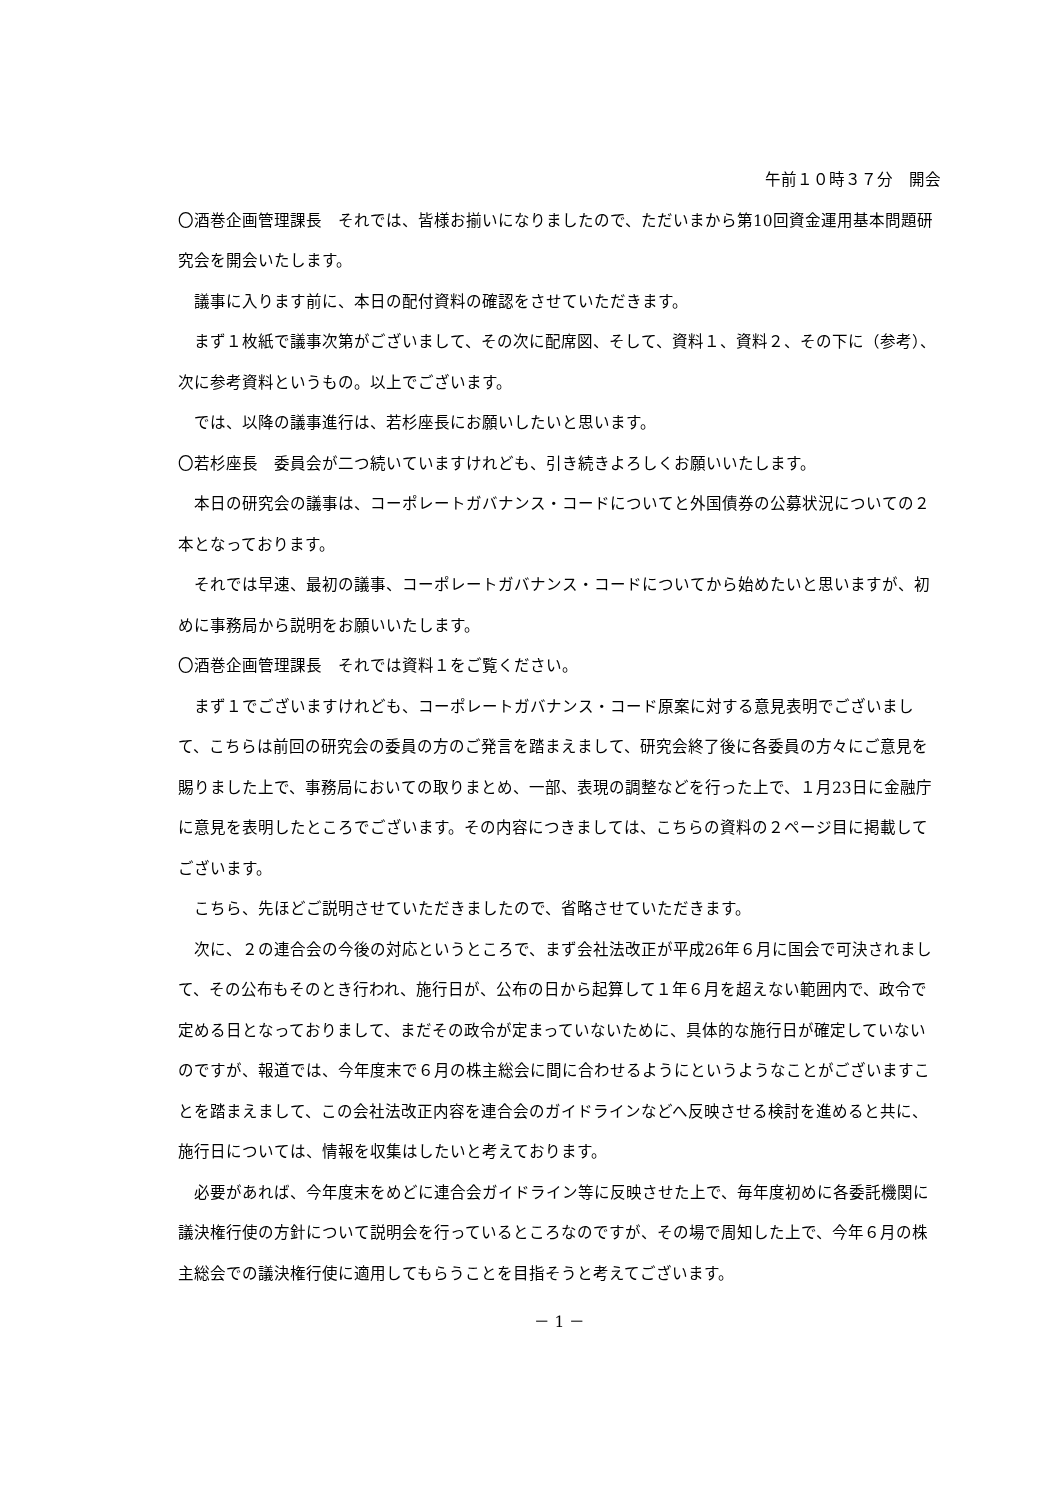午前１０時３７分　開会
〇酒巻企画管理課長　それでは、皆様お揃いになりましたので、ただいまから第10回資金運用基本問題研究会を開会いたします。
議事に入ります前に、本日の配付資料の確認をさせていただきます。
まず１枚紙で議事次第がございまして、その次に配席図、そして、資料１、資料２、その下に（参考）、次に参考資料というもの。以上でございます。
では、以降の議事進行は、若杉座長にお願いしたいと思います。
〇若杉座長　委員会が二つ続いていますけれども、引き続きよろしくお願いいたします。
本日の研究会の議事は、コーポレートガバナンス・コードについてと外国債券の公募状況についての２本となっております。
それでは早速、最初の議事、コーポレートガバナンス・コードについてから始めたいと思いますが、初めに事務局から説明をお願いいたします。
〇酒巻企画管理課長　それでは資料１をご覧ください。
まず１でございますけれども、コーポレートガバナンス・コード原案に対する意見表明でございまして、こちらは前回の研究会の委員の方のご発言を踏まえまして、研究会終了後に各委員の方々にご意見を賜りました上で、事務局においての取りまとめ、一部、表現の調整などを行った上で、１月23日に金融庁に意見を表明したところでございます。その内容につきましては、こちらの資料の２ページ目に掲載してございます。
こちら、先ほどご説明させていただきましたので、省略させていただきます。
次に、２の連合会の今後の対応というところで、まず会社法改正が平成26年６月に国会で可決されまして、その公布もそのとき行われ、施行日が、公布の日から起算して１年６月を超えない範囲内で、政令で定める日となっておりまして、まだその政令が定まっていないために、具体的な施行日が確定していないのですが、報道では、今年度末で６月の株主総会に間に合わせるようにというようなことがございますことを踏まえまして、この会社法改正内容を連合会のガイドラインなどへ反映させる検討を進めると共に、施行日については、情報を収集はしたいと考えております。
必要があれば、今年度末をめどに連合会ガイドライン等に反映させた上で、毎年度初めに各委託機関に議決権行使の方針について説明会を行っているところなのですが、その場で周知した上で、今年６月の株主総会での議決権行使に適用してもらうことを目指そうと考えてございます。
－ 1 －